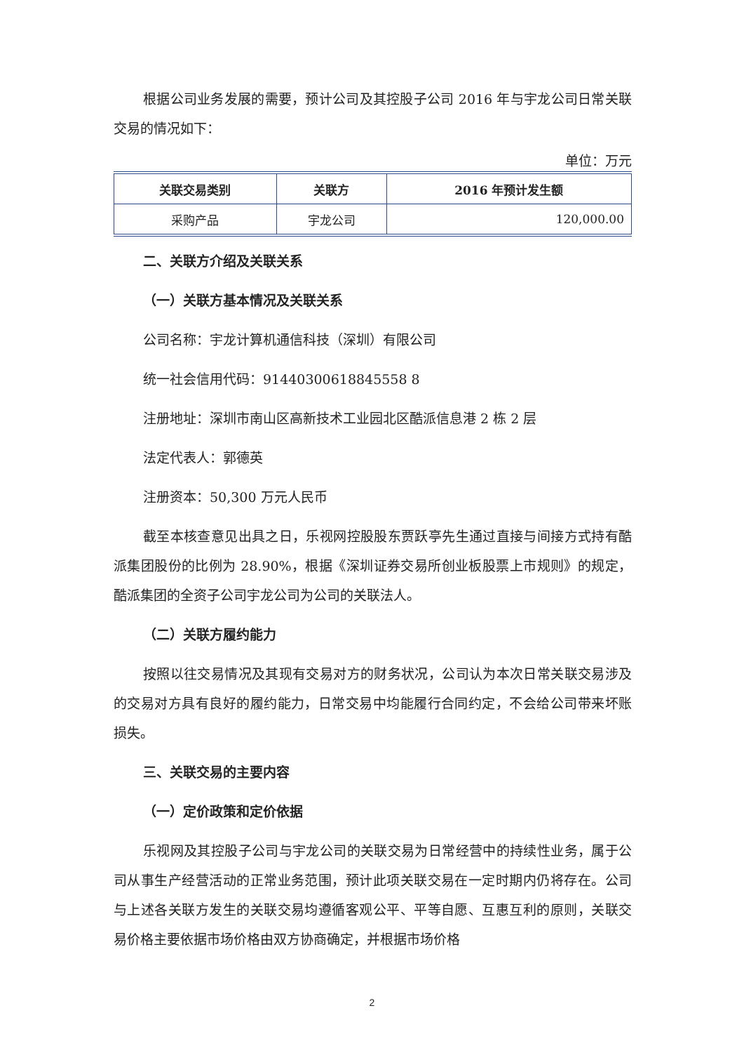根据公司业务发展的需要，预计公司及其控股子公司 2016 年与宇龙公司日常关联交易的情况如下：
单位：万元
| 关联交易类别 | 关联方 | 2016 年预计发生额 |
| --- | --- | --- |
| 采购产品 | 宇龙公司 | 120,000.00 |
二、关联方介绍及关联关系
（一）关联方基本情况及关联关系
公司名称：宇龙计算机通信科技（深圳）有限公司
统一社会信用代码：91440300618845558 8
注册地址：深圳市南山区高新技术工业园北区酷派信息港 2 栋 2 层
法定代表人：郭德英
注册资本：50,300 万元人民币
截至本核查意见出具之日，乐视网控股股东贾跃亭先生通过直接与间接方式持有酷派集团股份的比例为 28.90%，根据《深圳证券交易所创业板股票上市规则》的规定，酷派集团的全资子公司宇龙公司为公司的关联法人。
（二）关联方履约能力
按照以往交易情况及其现有交易对方的财务状况，公司认为本次日常关联交易涉及的交易对方具有良好的履约能力，日常交易中均能履行合同约定，不会给公司带来坏账损失。
三、关联交易的主要内容
（一）定价政策和定价依据
乐视网及其控股子公司与宇龙公司的关联交易为日常经营中的持续性业务，属于公司从事生产经营活动的正常业务范围，预计此项关联交易在一定时期内仍将存在。公司与上述各关联方发生的关联交易均遵循客观公平、平等自愿、互惠互利的原则，关联交易价格主要依据市场价格由双方协商确定，并根据市场价格
2